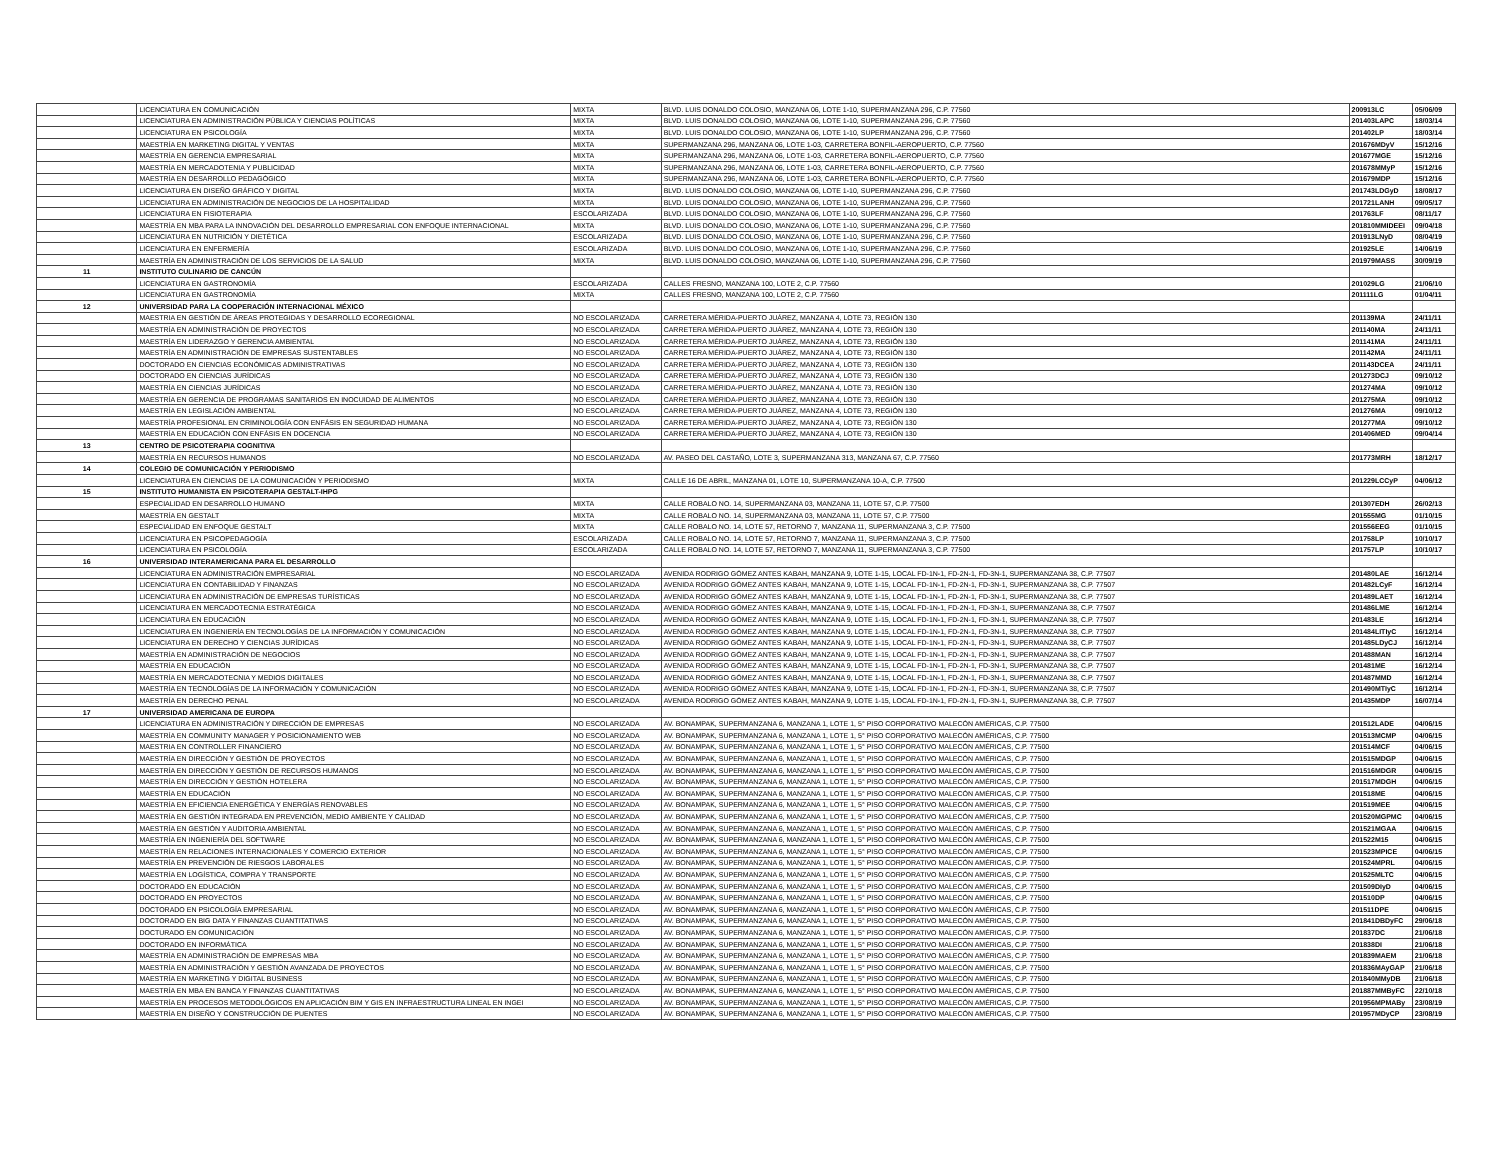| | LICENCIATURA EN COMUNICACIÓN | MIXTA | BLVD. LUIS DONALDO COLOSIO, MANZANA 06, LOTE 1-10, SUPERMANZANA 296, C.P. 77560 | 200913LC | 05/06/09 |
| | LICENCIATURA EN ADMINISTRACIÓN PÚBLICA Y CIENCIAS POLÍTICAS | MIXTA | BLVD. LUIS DONALDO COLOSIO, MANZANA 06, LOTE 1-10, SUPERMANZANA 296, C.P. 77560 | 201403LAPC | 18/03/14 |
| | LICENCIATURA EN PSICOLOGÍA | MIXTA | BLVD. LUIS DONALDO COLOSIO, MANZANA 06, LOTE 1-10, SUPERMANZANA 296, C.P. 77560 | 201402LP | 18/03/14 |
| | MAESTRÍA EN MARKETING DIGITAL Y VENTAS | MIXTA | SUPERMANZANA 296, MANZANA 06, LOTE 1-03, CARRETERA BONFIL-AEROPUERTO, C.P. 77560 | 201676MDyV | 15/12/16 |
| | MAESTRÍA EN GERENCIA EMPRESARIAL | MIXTA | SUPERMANZANA 296, MANZANA 06, LOTE 1-03, CARRETERA BONFIL-AEROPUERTO, C.P. 77560 | 201677MGE | 15/12/16 |
| | MAESTRÍA EN MERCADOTENIA Y PUBLICIDAD | MIXTA | SUPERMANZANA 296, MANZANA 06, LOTE 1-03, CARRETERA BONFIL-AEROPUERTO, C.P. 77560 | 201678MMyP | 15/12/16 |
| | MAESTRÍA EN DESARROLLO PEDAGÓGICO | MIXTA | SUPERMANZANA 296, MANZANA 06, LOTE 1-03, CARRETERA BONFIL-AEROPUERTO, C.P. 77560 | 201679MDP | 15/12/16 |
| | LICENCIATURA EN DISEÑO GRÁFICO Y DIGITAL | MIXTA | BLVD. LUIS DONALDO COLOSIO, MANZANA 06, LOTE 1-10, SUPERMANZANA 296, C.P. 77560 | 201743LDGyD | 18/08/17 |
| | LICENCIATURA EN ADMINISTRACIÓN DE NEGOCIOS DE LA HOSPITALIDAD | MIXTA | BLVD. LUIS DONALDO COLOSIO, MANZANA 06, LOTE 1-10, SUPERMANZANA 296, C.P. 77560 | 201721LANH | 09/05/17 |
| | LICENCIATURA EN FISIOTERAPIA | ESCOLARIZADA | BLVD. LUIS DONALDO COLOSIO, MANZANA 06, LOTE 1-10, SUPERMANZANA 296, C.P. 77560 | 201763LF | 08/11/17 |
| | MAESTRÍA EN MBA PARA LA INNOVACIÓN DEL DESARROLLO EMPRESARIAL CON ENFOQUE INTERNACIONAL | MIXTA | BLVD. LUIS DONALDO COLOSIO, MANZANA 06, LOTE 1-10, SUPERMANZANA 296, C.P. 77560 | 201810MMIDEEI | 09/04/18 |
| | LICENCIATURA EN NUTRICIÓN Y DIETÉTICA | ESCOLARIZADA | BLVD. LUIS DONALDO COLOSIO, MANZANA 06, LOTE 1-10, SUPERMANZANA 296, C.P. 77560 | 201913LNyD | 08/04/19 |
| | LICENCIATURA EN ENFERMERÍA | ESCOLARIZADA | BLVD. LUIS DONALDO COLOSIO, MANZANA 06, LOTE 1-10, SUPERMANZANA 296, C.P. 77560 | 201925LE | 14/06/19 |
| | MAESTRÍA EN ADMINISTRACIÓN DE LOS SERVICIOS DE LA SALUD | MIXTA | BLVD. LUIS DONALDO COLOSIO, MANZANA 06, LOTE 1-10, SUPERMANZANA 296, C.P. 77560 | 201979MASS | 30/09/19 |
| 11 | INSTITUTO CULINARIO DE CANCÚN | | | | |
| | LICENCIATURA EN GASTRONOMÍA | ESCOLARIZADA | CALLES FRESNO, MANZANA 100, LOTE 2, C.P. 77560 | 201029LG | 21/06/10 |
| | LICENCIATURA EN GASTRONOMÍA | MIXTA | CALLES FRESNO, MANZANA 100, LOTE 2, C.P. 77560 | 201111LG | 01/04/11 |
| 12 | UNIVERSIDAD PARA LA COOPERACIÓN INTERNACIONAL MÉXICO | | | | |
| | MAESTRIA EN GESTIÓN DE ÁREAS PROTEGIDAS Y DESARROLLO ECOREGIONAL | NO ESCOLARIZADA | CARRETERA MÉRIDA-PUERTO JUÁREZ, MANZANA 4, LOTE 73, REGIÓN 130 | 201139MA | 24/11/11 |
| | MAESTRÍA EN ADMINISTRACIÓN DE PROYECTOS | NO ESCOLARIZADA | CARRETERA MÉRIDA-PUERTO JUÁREZ, MANZANA 4, LOTE 73, REGIÓN 130 | 201140MA | 24/11/11 |
| | MAESTRÍA EN LIDERAZGO Y GERENCIA AMBIENTAL | NO ESCOLARIZADA | CARRETERA MÉRIDA-PUERTO JUÁREZ, MANZANA 4, LOTE 73, REGIÓN 130 | 201141MA | 24/11/11 |
| | MAESTRÍA EN ADMINISTRACIÓN DE EMPRESAS SUSTENTABLES | NO ESCOLARIZADA | CARRETERA MÉRIDA-PUERTO JUÁREZ, MANZANA 4, LOTE 73, REGIÓN 130 | 201142MA | 24/11/11 |
| | DOCTORADO EN CIENCIAS ECONÓMICAS ADMINISTRATIVAS | NO ESCOLARIZADA | CARRETERA MÉRIDA-PUERTO JUÁREZ, MANZANA 4, LOTE 73, REGIÓN 130 | 201143DCEA | 24/11/11 |
| | DOCTORADO EN CIENCIAS JURÍDICAS | NO ESCOLARIZADA | CARRETERA MÉRIDA-PUERTO JUÁREZ, MANZANA 4, LOTE 73, REGIÓN 130 | 201273DCJ | 09/10/12 |
| | MAESTRÍA EN CIENCIAS JURÍDICAS | NO ESCOLARIZADA | CARRETERA MÉRIDA-PUERTO JUÁREZ, MANZANA 4, LOTE 73, REGIÓN 130 | 201274MA | 09/10/12 |
| | MAESTRÍA EN GERENCIA DE PROGRAMAS SANITARIOS EN INOCUIDAD DE ALIMENTOS | NO ESCOLARIZADA | CARRETERA MÉRIDA-PUERTO JUÁREZ, MANZANA 4, LOTE 73, REGIÓN 130 | 201275MA | 09/10/12 |
| | MAESTRÍA EN LEGISLACIÓN AMBIENTAL | NO ESCOLARIZADA | CARRETERA MÉRIDA-PUERTO JUÁREZ, MANZANA 4, LOTE 73, REGIÓN 130 | 201276MA | 09/10/12 |
| | MAESTRÍA PROFESIONAL EN CRIMINOLOGÍA CON ENFÁSIS EN SEGURIDAD HUMANA | NO ESCOLARIZADA | CARRETERA MÉRIDA-PUERTO JUÁREZ, MANZANA 4, LOTE 73, REGIÓN 130 | 201277MA | 09/10/12 |
| | MAESTRÍA EN EDUCACIÓN CON ENFÁSIS EN DOCENCIA | NO ESCOLARIZADA | CARRETERA MÉRIDA-PUERTO JUÁREZ, MANZANA 4, LOTE 73, REGIÓN 130 | 201406MED | 09/04/14 |
| 13 | CENTRO DE PSICOTERAPIA COGNITIVA | | | | |
| | MAESTRÍA EN RECURSOS HUMANOS | NO ESCOLARIZADA | AV. PASEO DEL CASTAÑO, LOTE 3, SUPERMANZANA 313, MANZANA 67, C.P. 77560 | 201773MRH | 18/12/17 |
| 14 | COLEGIO DE COMUNICACIÓN Y PERIODISMO | | | | |
| | LICENCIATURA EN CIENCIAS DE LA COMUNICACIÓN Y PERIODISMO | MIXTA | CALLE 16 DE ABRIL, MANZANA 01, LOTE 10, SUPERMANZANA 10-A, C.P. 77500 | 201229LCCyP | 04/06/12 |
| 15 | INSTITUTO HUMANISTA EN PSICOTERAPIA GESTALT-IHPG | | | | |
| | ESPECIALIDAD EN DESARROLLO HUMANO | MIXTA | CALLE ROBALO NO. 14, SUPERMANZANA 03, MANZANA 11, LOTE 57, C.P. 77500 | 201307EDH | 26/02/13 |
| | MAESTRÍA EN GESTALT | MIXTA | CALLE ROBALO NO. 14, SUPERMANZANA 03, MANZANA 11, LOTE 57, C.P. 77500 | 201555MG | 01/10/15 |
| | ESPECIALIDAD EN ENFOQUE GESTALT | MIXTA | CALLE ROBALO NO. 14, LOTE 57, RETORNO 7, MANZANA 11, SUPERMANZANA 3, C.P. 77500 | 201556EEG | 01/10/15 |
| | LICENCIATURA EN PSICOPEDAGOGÍA | ESCOLARIZADA | CALLE ROBALO NO. 14, LOTE 57, RETORNO 7, MANZANA 11, SUPERMANZANA 3, C.P. 77500 | 201758LP | 10/10/17 |
| | LICENCIATURA EN PSICOLOGÍA | ESCOLARIZADA | CALLE ROBALO NO. 14, LOTE 57, RETORNO 7, MANZANA 11, SUPERMANZANA 3, C.P. 77500 | 201757LP | 10/10/17 |
| 16 | UNIVERSIDAD INTERAMERICANA PARA EL DESARROLLO | | | | |
| | LICENCIATURA EN ADMINISTRACIÓN EMPRESARIAL | NO ESCOLARIZADA | AVENIDA RODRIGO GÓMEZ ANTES KABAH, MANZANA 9, LOTE 1-15, LOCAL FD-1N-1, FD-2N-1, FD-3N-1, SUPERMANZANA 38, C.P. 77507 | 201480LAE | 16/12/14 |
| | LICENCIATURA EN CONTABILIDAD Y FINANZAS | NO ESCOLARIZADA | AVENIDA RODRIGO GÓMEZ ANTES KABAH, MANZANA 9, LOTE 1-15, LOCAL FD-1N-1, FD-2N-1, FD-3N-1, SUPERMANZANA 38, C.P. 77507 | 201482LCyF | 16/12/14 |
| | LICENCIATURA EN ADMINISTRACIÓN DE EMPRESAS TURÍSTICAS | NO ESCOLARIZADA | AVENIDA RODRIGO GÓMEZ ANTES KABAH, MANZANA 9, LOTE 1-15, LOCAL FD-1N-1, FD-2N-1, FD-3N-1, SUPERMANZANA 38, C.P. 77507 | 201489LAET | 16/12/14 |
| | LICENCIATURA EN MERCADOTECNIA ESTRATÉGICA | NO ESCOLARIZADA | AVENIDA RODRIGO GÓMEZ ANTES KABAH, MANZANA 9, LOTE 1-15, LOCAL FD-1N-1, FD-2N-1, FD-3N-1, SUPERMANZANA 38, C.P. 77507 | 201486LME | 16/12/14 |
| | LICENCIATURA EN EDUCACIÓN | NO ESCOLARIZADA | AVENIDA RODRIGO GÓMEZ ANTES KABAH, MANZANA 9, LOTE 1-15, LOCAL FD-1N-1, FD-2N-1, FD-3N-1, SUPERMANZANA 38, C.P. 77507 | 201483LE | 16/12/14 |
| | LICENCIATURA EN INGENIERÍA EN TECNOLOGÍAS DE LA INFORMACIÓN Y COMUNICACIÓN | NO ESCOLARIZADA | AVENIDA RODRIGO GÓMEZ ANTES KABAH, MANZANA 9, LOTE 1-15, LOCAL FD-1N-1, FD-2N-1, FD-3N-1, SUPERMANZANA 38, C.P. 77507 | 201484LITIyC | 16/12/14 |
| | LICENCIATURA EN DERECHO Y CIENCIAS JURÍDICAS | NO ESCOLARIZADA | AVENIDA RODRIGO GÓMEZ ANTES KABAH, MANZANA 9, LOTE 1-15, LOCAL FD-1N-1, FD-2N-1, FD-3N-1, SUPERMANZANA 38, C.P. 77507 | 201485LDyCJ | 16/12/14 |
| | MAESTRÍA EN ADMINISTRACIÓN DE NEGOCIOS | NO ESCOLARIZADA | AVENIDA RODRIGO GÓMEZ ANTES KABAH, MANZANA 9, LOTE 1-15, LOCAL FD-1N-1, FD-2N-1, FD-3N-1, SUPERMANZANA 38, C.P. 77507 | 201488MAN | 16/12/14 |
| | MAESTRÍA EN EDUCACIÓN | NO ESCOLARIZADA | AVENIDA RODRIGO GÓMEZ ANTES KABAH, MANZANA 9, LOTE 1-15, LOCAL FD-1N-1, FD-2N-1, FD-3N-1, SUPERMANZANA 38, C.P. 77507 | 201481ME | 16/12/14 |
| | MAESTRÍA EN MERCADOTECNIA Y MEDIOS DIGITALES | NO ESCOLARIZADA | AVENIDA RODRIGO GÓMEZ ANTES KABAH, MANZANA 9, LOTE 1-15, LOCAL FD-1N-1, FD-2N-1, FD-3N-1, SUPERMANZANA 38, C.P. 77507 | 201487MMD | 16/12/14 |
| | MAESTRÍA EN TECNOLOGÍAS DE LA INFORMACIÓN Y COMUNICACIÓN | NO ESCOLARIZADA | AVENIDA RODRIGO GÓMEZ ANTES KABAH, MANZANA 9, LOTE 1-15, LOCAL FD-1N-1, FD-2N-1, FD-3N-1, SUPERMANZANA 38, C.P. 77507 | 201490MTIyC | 16/12/14 |
| | MAESTRÍA EN DERECHO PENAL | NO ESCOLARIZADA | AVENIDA RODRIGO GÓMEZ ANTES KABAH, MANZANA 9, LOTE 1-15, LOCAL FD-1N-1, FD-2N-1, FD-3N-1, SUPERMANZANA 38, C.P. 77507 | 201435MDP | 16/07/14 |
| 17 | UNIVERSIDAD AMERICANA DE EUROPA | | | | |
| | LICENCIATURA EN ADMINISTRACIÓN Y DIRECCIÓN DE EMPRESAS | NO ESCOLARIZADA | AV. BONAMPAK, SUPERMANZANA 6, MANZANA 1, LOTE 1, 5° PISO CORPORATIVO MALECÓN AMÉRICAS, C.P. 77500 | 201512LADE | 04/06/15 |
| | MAESTRÍA EN COMMUNITY MANAGER Y POSICIONAMIENTO WEB | NO ESCOLARIZADA | AV. BONAMPAK, SUPERMANZANA 6, MANZANA 1, LOTE 1, 5° PISO CORPORATIVO MALECÓN AMÉRICAS, C.P. 77500 | 201513MCMP | 04/06/15 |
| | MAESTRIA EN CONTROLLER FINANCIERO | NO ESCOLARIZADA | AV. BONAMPAK, SUPERMANZANA 6, MANZANA 1, LOTE 1, 5° PISO CORPORATIVO MALECÓN AMÉRICAS, C.P. 77500 | 201514MCF | 04/06/15 |
| | MAESTRÍA EN DIRECCIÓN Y GESTIÓN DE PROYECTOS | NO ESCOLARIZADA | AV. BONAMPAK, SUPERMANZANA 6, MANZANA 1, LOTE 1, 5° PISO CORPORATIVO MALECÓN AMÉRICAS, C.P. 77500 | 201515MDGP | 04/06/15 |
| | MAESTRÍA EN DIRECCIÓN Y GESTIÓN DE RECURSOS HUMANOS | NO ESCOLARIZADA | AV. BONAMPAK, SUPERMANZANA 6, MANZANA 1, LOTE 1, 5° PISO CORPORATIVO MALECÓN AMÉRICAS, C.P. 77500 | 201516MDGR | 04/06/15 |
| | MAESTRÍA EN DIRECCIÓN Y GESTIÓN HOTELERA | NO ESCOLARIZADA | AV. BONAMPAK, SUPERMANZANA 6, MANZANA 1, LOTE 1, 5° PISO CORPORATIVO MALECÓN AMÉRICAS, C.P. 77500 | 201517MDGH | 04/06/15 |
| | MAESTRÍA EN EDUCACIÓN | NO ESCOLARIZADA | AV. BONAMPAK, SUPERMANZANA 6, MANZANA 1, LOTE 1, 5° PISO CORPORATIVO MALECÓN AMÉRICAS, C.P. 77500 | 201518ME | 04/06/15 |
| | MAESTRÍA EN EFICIENCIA ENERGÉTICA Y ENERGÍAS RENOVABLES | NO ESCOLARIZADA | AV. BONAMPAK, SUPERMANZANA 6, MANZANA 1, LOTE 1, 5° PISO CORPORATIVO MALECÓN AMÉRICAS, C.P. 77500 | 201519MEE | 04/06/15 |
| | MAESTRÍA EN GESTIÓN INTEGRADA EN PREVENCIÓN, MEDIO AMBIENTE Y CALIDAD | NO ESCOLARIZADA | AV. BONAMPAK, SUPERMANZANA 6, MANZANA 1, LOTE 1, 5° PISO CORPORATIVO MALECÓN AMÉRICAS, C.P. 77500 | 201520MGPMC | 04/06/15 |
| | MAESTRÍA EN GESTIÓN Y AUDITORIA AMBIENTAL | NO ESCOLARIZADA | AV. BONAMPAK, SUPERMANZANA 6, MANZANA 1, LOTE 1, 5° PISO CORPORATIVO MALECÓN AMÉRICAS, C.P. 77500 | 201521MGAA | 04/06/15 |
| | MAESTRÍA EN INGENIERÍA DEL SOFTWARE | NO ESCOLARIZADA | AV. BONAMPAK, SUPERMANZANA 6, MANZANA 1, LOTE 1, 5° PISO CORPORATIVO MALECÓN AMÉRICAS, C.P. 77500 | 201522M15 | 04/06/15 |
| | MAESTRÍA EN RELACIONES INTERNACIONALES Y COMERCIO EXTERIOR | NO ESCOLARIZADA | AV. BONAMPAK, SUPERMANZANA 6, MANZANA 1, LOTE 1, 5° PISO CORPORATIVO MALECÓN AMÉRICAS, C.P. 77500 | 201523MPICE | 04/06/15 |
| | MAESTRÍA EN PREVENCIÓN DE RIESGOS LABORALES | NO ESCOLARIZADA | AV. BONAMPAK, SUPERMANZANA 6, MANZANA 1, LOTE 1, 5° PISO CORPORATIVO MALECÓN AMÉRICAS, C.P. 77500 | 201524MPRL | 04/06/15 |
| | MAESTRÍA EN LOGÍSTICA, COMPRA Y TRANSPORTE | NO ESCOLARIZADA | AV. BONAMPAK, SUPERMANZANA 6, MANZANA 1, LOTE 1, 5° PISO CORPORATIVO MALECÓN AMÉRICAS, C.P. 77500 | 201525MLTC | 04/06/15 |
| | DOCTORADO EN EDUCACIÓN | NO ESCOLARIZADA | AV. BONAMPAK, SUPERMANZANA 6, MANZANA 1, LOTE 1, 5° PISO CORPORATIVO MALECÓN AMÉRICAS, C.P. 77500 | 201509DIyD | 04/06/15 |
| | DOCTORADO EN PROYECTOS | NO ESCOLARIZADA | AV. BONAMPAK, SUPERMANZANA 6, MANZANA 1, LOTE 1, 5° PISO CORPORATIVO MALECÓN AMÉRICAS, C.P. 77500 | 201510DP | 04/06/15 |
| | DOCTORADO EN PSICOLOGÍA EMPRESARIAL | NO ESCOLARIZADA | AV. BONAMPAK, SUPERMANZANA 6, MANZANA 1, LOTE 1, 5° PISO CORPORATIVO MALECÓN AMÉRICAS, C.P. 77500 | 201511DPE | 04/06/15 |
| | DOCTORADO EN BIG DATA Y FINANZAS CUANTITATIVAS | NO ESCOLARIZADA | AV. BONAMPAK, SUPERMANZANA 6, MANZANA 1, LOTE 1, 5° PISO CORPORATIVO MALECÓN AMÉRICAS, C.P. 77500 | 201841DBDyFC | 29/06/18 |
| | DOCTURADO EN COMUNICACIÓN | NO ESCOLARIZADA | AV. BONAMPAK, SUPERMANZANA 6, MANZANA 1, LOTE 1, 5° PISO CORPORATIVO MALECÓN AMÉRICAS, C.P. 77500 | 201837DC | 21/06/18 |
| | DOCTORADO EN INFORMÁTICA | NO ESCOLARIZADA | AV. BONAMPAK, SUPERMANZANA 6, MANZANA 1, LOTE 1, 5° PISO CORPORATIVO MALECÓN AMÉRICAS, C.P. 77500 | 201838DI | 21/06/18 |
| | MAESTRÍA EN ADMINISTRACIÓN DE EMPRESAS MBA | NO ESCOLARIZADA | AV. BONAMPAK, SUPERMANZANA 6, MANZANA 1, LOTE 1, 5° PISO CORPORATIVO MALECÓN AMÉRICAS, C.P. 77500 | 201839MAEM | 21/06/18 |
| | MAESTRÍA EN ADMINISTRACIÓN Y GESTIÓN AVANZADA DE PROYECTOS | NO ESCOLARIZADA | AV. BONAMPAK, SUPERMANZANA 6, MANZANA 1, LOTE 1, 5° PISO CORPORATIVO MALECÓN AMÉRICAS, C.P. 77500 | 201836MAyGAP | 21/06/18 |
| | MAESTRÍA EN MARKETING Y DIGITAL BUSINESS | NO ESCOLARIZADA | AV. BONAMPAK, SUPERMANZANA 6, MANZANA 1, LOTE 1, 5° PISO CORPORATIVO MALECÓN AMÉRICAS, C.P. 77500 | 201840MMyDB | 21/06/18 |
| | MAESTRÍA EN MBA EN BANCA Y FINANZAS CUANTITATIVAS | NO ESCOLARIZADA | AV. BONAMPAK, SUPERMANZANA 6, MANZANA 1, LOTE 1, 5° PISO CORPORATIVO MALECÓN AMÉRICAS, C.P. 77500 | 201887MMByFC | 22/10/18 |
| | MAESTRÍA EN PROCESOS METODOLÓGICOS EN APLICACIÓN BIM Y GIS EN INFRAESTRUCTURA LINEAL EN INGEI | NO ESCOLARIZADA | AV. BONAMPAK, SUPERMANZANA 6, MANZANA 1, LOTE 1, 5° PISO CORPORATIVO MALECÓN AMÉRICAS, C.P. 77500 | 201956MPMABy | 23/08/19 |
| | MAESTRÍA EN DISEÑO Y CONSTRUCCIÓN DE PUENTES | NO ESCOLARIZADA | AV. BONAMPAK, SUPERMANZANA 6, MANZANA 1, LOTE 1, 5° PISO CORPORATIVO MALECÓN AMÉRICAS, C.P. 77500 | 201957MDyCP | 23/08/19 |